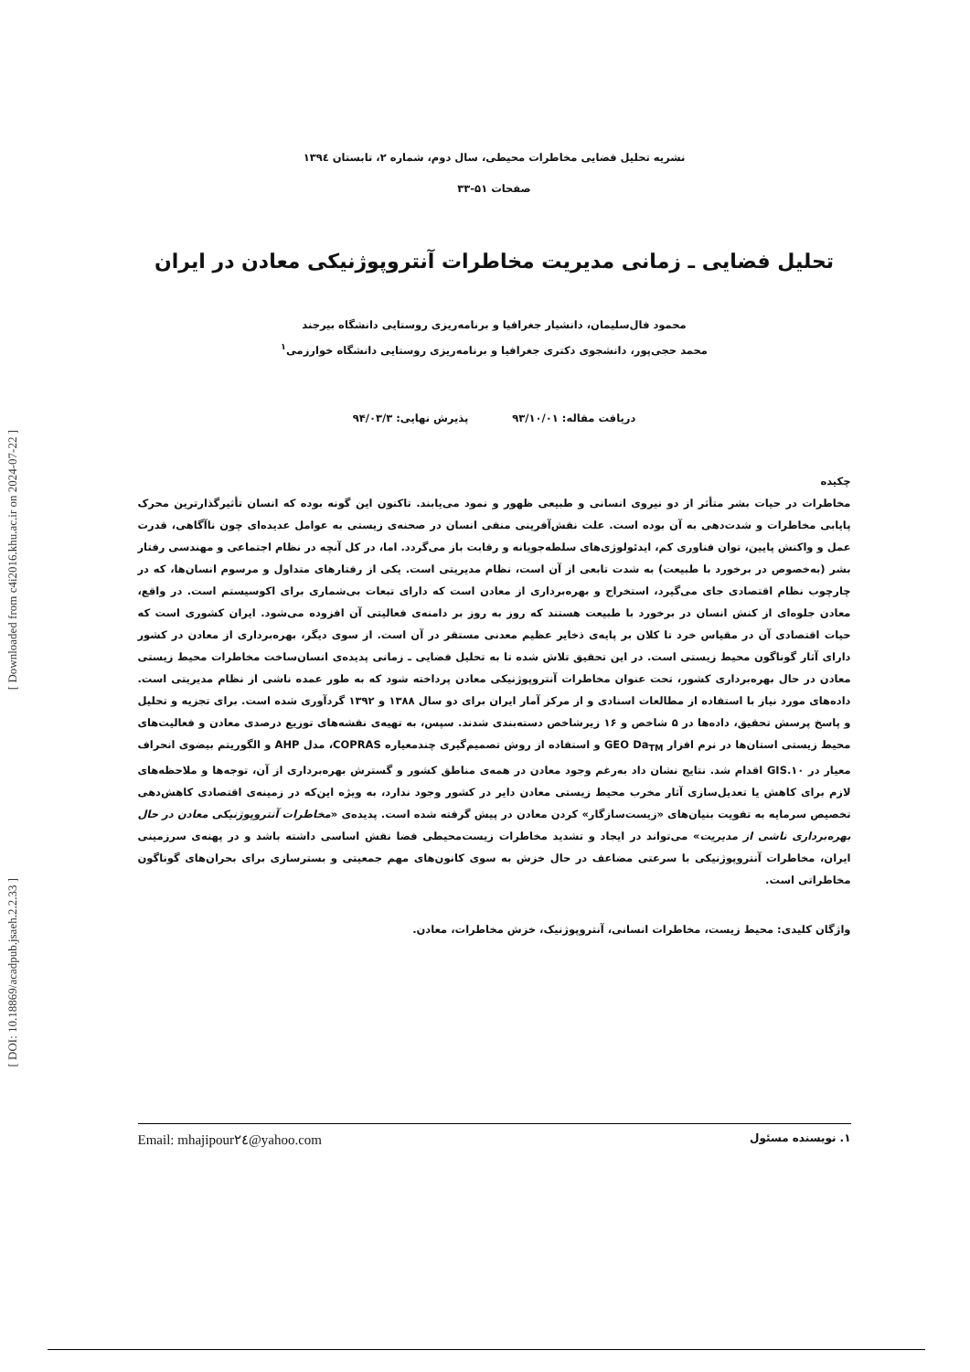[ Downloaded from c4i2016.khu.ac.ir on 2024-07-22 ]
[ DOI: 10.18869/acadpub.jsaeh.2.2.33 ]
نشریه تحلیل فضایی مخاطرات محیطی، سال دوم، شماره ۲، تابستان ۱۳۹٤
صفحات ۵۱-۳۳
تحلیل فضایی ـ زمانی مدیریت مخاطرات آنتروپوژنیکی معادن در ایران
محمود فال‌سلیمان، دانشیار جغرافیا و برنامه‌ریزی روستایی دانشگاه بیرجند
محمد حجی‌پور، دانشجوی دکتری جغرافیا و برنامه‌ریزی روستایی دانشگاه خوارزمی<sup>۱</sup>
دریافت مقاله: ۹۳/۱۰/۰۱ پذیرش نهایی: ۹۴/۰۳/۳
چکیده
مخاطرات در حیات بشر متأثر از دو نیروی انسانی و طبیعی ظهور و نمود می‌یابند. تاکنون این گونه بوده که انسان تأثیرگذارترین محرک پایابی مخاطرات و شدت‌دهی به آن بوده است. علت نقش‌آفرینی منفی انسان در صحنه‌ی زیستی به عوامل عدیده‌ای چون ناآگاهی، قدرت عمل و واکنش پایین، توان فناوری کم، ایدئولوژی‌های سلطه‌جویانه و رقابت باز می‌گردد. اما، در کل آنچه در نظام اجتماعی و مهندسی رفتار بشر (به‌خصوص در برخورد با طبیعت) به شدت تابعی از آن است، نظام مدیریتی است. یکی از رفتارهای متداول و مرسوم انسان‌ها، که در چارچوب نظام اقتصادی جای می‌گیرد، استخراج و بهره‌برداری از معادن است که دارای تبعات بی‌شماری برای اکوسیستم است. در واقع، معادن جلوه‌ای از کنش انسان در برخورد با طبیعت هستند که روز به روز بر دامنه‌ی فعالیتی آن افزوده می‌شود. ایران کشوری است که حیات اقتصادی آن در مقیاس خرد تا کلان بر پایه‌ی ذخایر عظیم معدنی مستقر در آن است. از سوی دیگر، بهره‌برداری از معادن در کشور دارای آثار گوناگون محیط زیستی است. در این تحقیق تلاش شده تا به تحلیل فضایی ـ زمانی پدیده‌ی انسان‌ساخت مخاطرات محیط زیستی معادن در حال بهره‌برداری کشور، تحت عنوان مخاطرات آنتروپوژنیکی معادن پرداخته شود که به طور عمده ناشی از نظام مدیریتی است. داده‌های مورد نیاز با استفاده از مطالعات اسنادی و از مرکز آمار ایران برای دو سال ۱۳۸۸ و ۱۳۹۲ گردآوری شده است. برای تجزیه و تحلیل و پاسخ پرسش تحقیق، داده‌ها در ۵ شاخص و ۱۶ زیرشاخص دسته‌بندی شدند. سپس، به تهیه‌ی نقشه‌های توزیع درصدی معادن و فعالیت‌های محیط زیستی استان‌ها در نرم افزار GEO Da<sub>TM</sub> و استفاده از روش تصمیم‌گیری چندمعیاره COPRAS، مدل AHP و الگوریتم بیضوی انحراف معیار در GIS.۱۰ اقدام شد. نتایج نشان داد به‌رغم وجود معادن در همه‌ی مناطق کشور و گسترش بهره‌برداری از آن، توجه‌ها و ملاحظه‌های لازم برای کاهش یا تعدیل‌سازی آثار مخرب محیط زیستی معادن دایر در کشور وجود ندارد، به ویژه این‌که در زمینه‌ی اقتصادی کاهش‌دهی تخصیص سرمایه به تقویت بنیان‌های «زیست‌سازگار» کردن معادن در پیش گرفته شده است. پدیده‌ی «مخاطرات آنتروپوژنیکی معادن در حال بهره‌برداری ناشی از مدیریت» می‌تواند در ایجاد و تشدید مخاطرات زیست‌محیطی فضا نقش اساسی داشته باشد و در پهنه‌ی سرزمینی ایران، مخاطرات آنتروپوژنیکی با سرعتی مضاعف در حال خزش به سوی کانون‌های مهم جمعیتی و بسترسازی برای بحران‌های گوناگون مخاطراتی است.
واژگان کلیدی: محیط زیست، مخاطرات انسانی، آنتروپوژنیک، خزش مخاطرات، معادن.
۱. نویسنده مسئول Email: mhajipour۲٤@yahoo.com